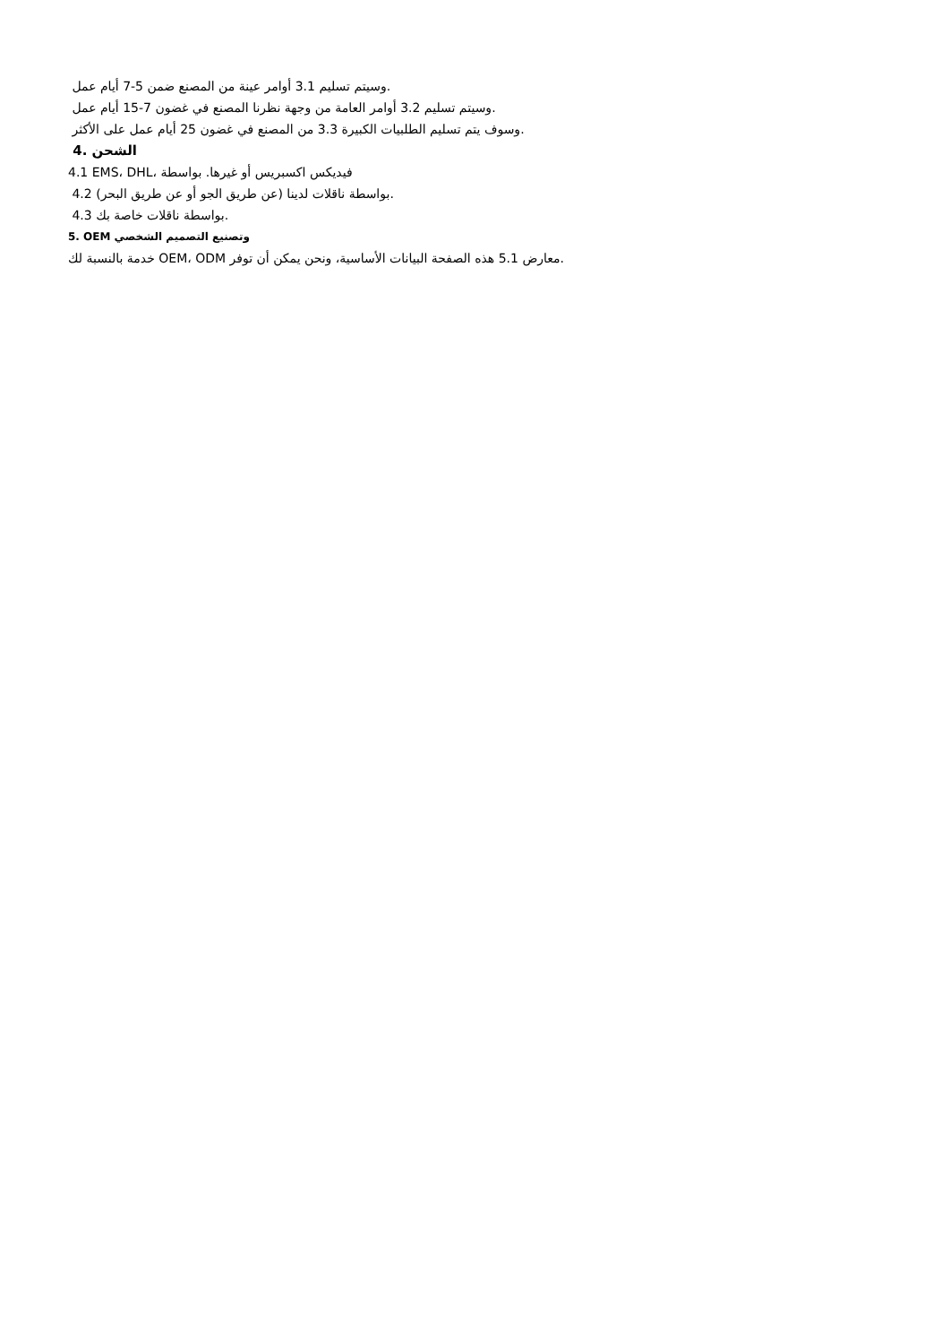وسيتم تسليم 3.1 أوامر عينة من المصنع ضمن 5-7 أيام عمل.
وسيتم تسليم 3.2 أوامر العامة من وجهة نظرنا المصنع في غضون 7-15 أيام عمل.
وسوف يتم تسليم الطلبيات الكبيرة 3.3 من المصنع في غضون 25 أيام عمل على الأكثر.
4. الشحن
4.1 EMS، DHL، فيديكس اكسبريس أو غيرها. بواسطة
4.2 بواسطة ناقلات لدينا (عن طريق الجو أو عن طريق البحر).
4.3 بواسطة ناقلات خاصة بك.
5. OEM وتصنيع التصميم الشخصي
خدمة بالنسبة لك OEM، ODM معارض 5.1 هذه الصفحة البيانات الأساسية، ونحن يمكن أن توفر.